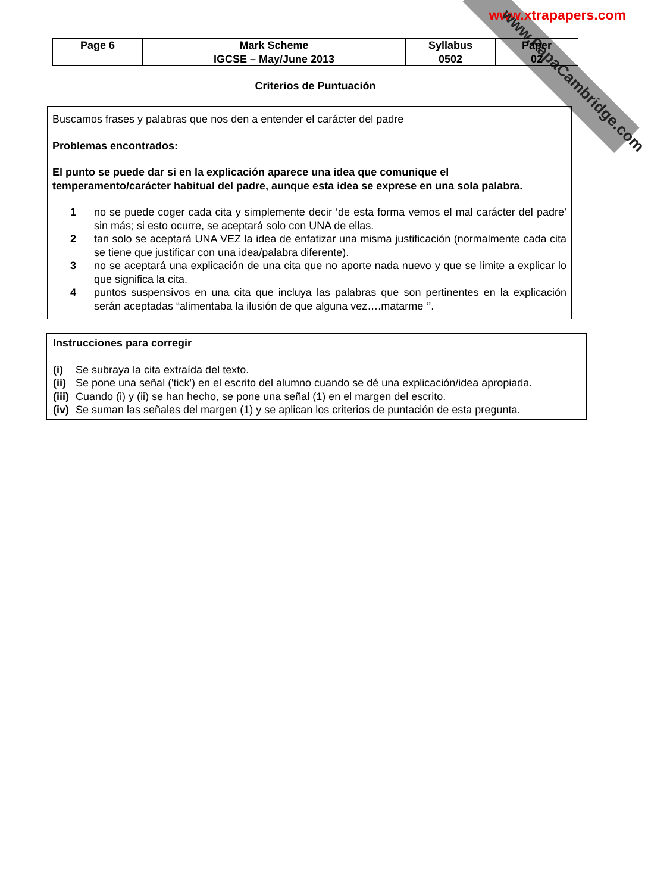www.xtrapapers.com
www.PapaCambridge.com
| Page 6 | Mark Scheme | Syllabus | Paper |
| | IGCSE – May/June 2013 | 0502 | 02 |
Criterios de Puntuación
Buscamos frases y palabras que nos den a entender el carácter del padre
Problemas encontrados:
El punto se puede dar si en la explicación aparece una idea que comunique el temperamento/carácter habitual del padre, aunque esta idea se exprese en una sola palabra.
1 no se puede coger cada cita y simplemente decir ‘de esta forma vemos el mal carácter del padre’ sin más; si esto ocurre, se aceptará solo con UNA de ellas.
2 tan solo se aceptará UNA VEZ la idea de enfatizar una misma justificación (normalmente cada cita se tiene que justificar con una idea/palabra diferente).
3 no se aceptará una explicación de una cita que no aporte nada nuevo y que se limite a explicar lo que significa la cita.
4 puntos suspensivos en una cita que incluya las palabras que son pertinentes en la explicación serán aceptadas “alimentaba la ilusión de que alguna vez….matarme ‘’.
Instrucciones para corregir
(i) Se subraya la cita extraída del texto.
(ii) Se pone una señal ('tick') en el escrito del alumno cuando se dé una explicación/idea apropiada.
(iii) Cuando (i) y (ii) se han hecho, se pone una señal (1) en el margen del escrito.
(iv) Se suman las señales del margen (1) y se aplican los criterios de puntación de esta pregunta.